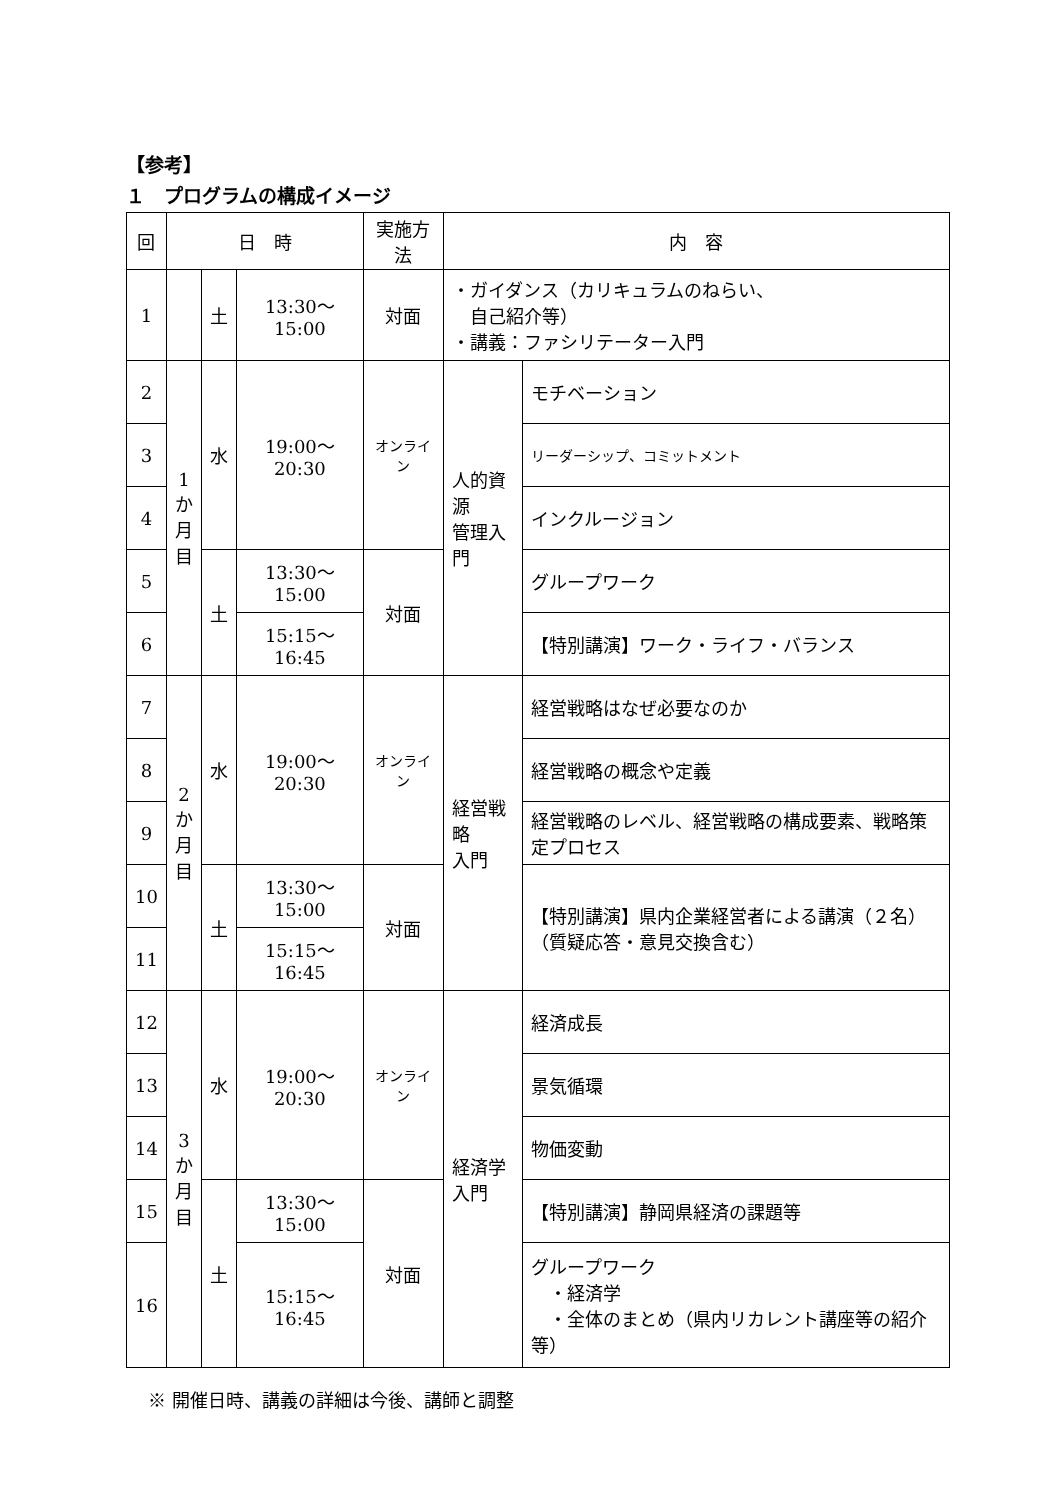【参考】
１　プログラムの構成イメージ
| 回 | 日 時 | | | 実施方法 | 内 容 | |
| --- | --- | --- | --- | --- | --- | --- |
| 1 | | 土 | 13:30～15:00 | 対面 | ・ガイダンス（カリキュラムのねらい、 自己紹介等） ・講義：ファシリテーター入門 | |
| 2 | 1 か 月 目 | 水 | 19:00～20:30 | オンライン | 人的資源 管理入門 | モチベーション |
| 3 | | | | | | リーダーシップ、コミットメント |
| 4 | | | | | | インクルージョン |
| 5 | | 土 | 13:30～15:00 | 対面 | | グループワーク |
| 6 | | | 15:15～16:45 | | | 【特別講演】ワーク・ライフ・バランス |
| 7 | 2 か 月 目 | 水 | 19:00～20:30 | オンライン | 経営戦略 入門 | 経営戦略はなぜ必要なのか |
| 8 | | | | | | 経営戦略の概念や定義 |
| 9 | | | | | | 経営戦略のレベル、経営戦略の構成要素、戦略策定プロセス |
| 10 | | 土 | 13:30～15:00 | 対面 | | 【特別講演】県内企業経営者による講演（２名） （質疑応答・意見交換含む） |
| 11 | | | 15:15～16:45 | | | |
| 12 | 3 か 月 目 | 水 | 19:00～20:30 | オンライン | 経済学 入門 | 経済成長 |
| 13 | | | | | | 景気循環 |
| 14 | | | | | | 物価変動 |
| 15 | | 土 | 13:30～15:00 | 対面 | | 【特別講演】静岡県経済の課題等 |
| 16 | | | 15:15～16:45 | | | グループワーク ・経済学 ・全体のまとめ（県内リカレント講座等の紹介等） |
※ 開催日時、講義の詳細は今後、講師と調整